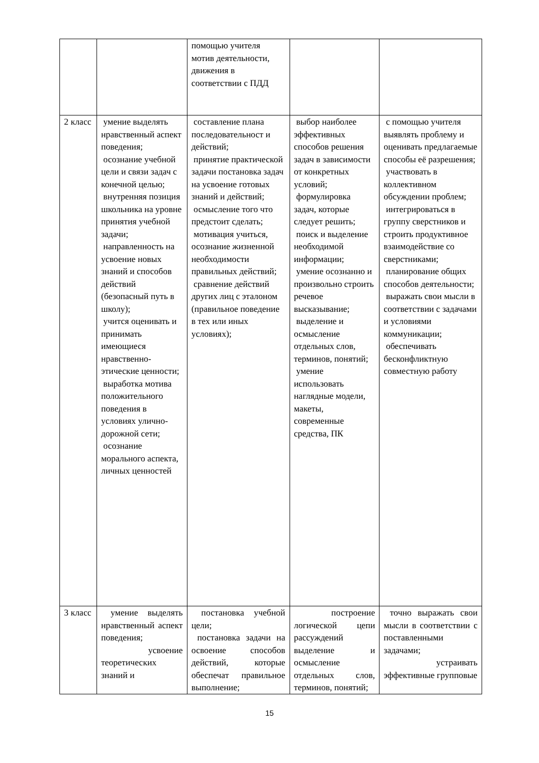| | | помощью учителя мотив деятельности, движения в соответствии с ПДД | | |
| 2 класс | умение выделять нравственный аспект поведения; осознание учебной цели и связи задач с конечной целью; внутренняя позиция школьника на уровне принятия учебной задачи; направленность на усвоение новых знаний и способов действий (безопасный путь в школу); учится оценивать и принимать имеющиеся нравственно-этические ценности; выработка мотива положительного поведения в условиях улично-дорожной сети; осознание морального аспекта, личных ценностей | составление плана последовательност и действий; принятие практической задачи постановка задач на усвоение готовых знаний и действий; осмысление того что предстоит сделать; мотивация учиться, осознание жизненной необходимости правильных действий; сравнение действий других лиц с эталоном (правильное поведение в тех или иных условиях); | выбор наиболее эффективных способов решения задач в зависимости от конкретных условий; формулировка задач, которые следует решить; поиск и выделение необходимой информации; умение осознанно и произвольно строить речевое высказывание; выделение и осмысление отдельных слов, терминов, понятий; умение использовать наглядные модели, макеты, современные средства, ПК | с помощью учителя выявлять проблему и оценивать предлагаемые способы её разрешения; участвовать в коллективном обсуждении проблем; интегрироваться в группу сверстников и строить продуктивное взаимодействие со сверстниками; планирование общих способов деятельности; выражать свои мысли в соответствии с задачами и условиями коммуникации; обеспечивать бесконфликтную совместную работу |
| 3 класс | умение выделять нравственный аспект поведения; усвоение теоретических знаний и | постановка учебной цели; постановка задачи на освоение способов действий, которые обеспечат правильное выполнение; | построение логической цепи рассуждений выделение и осмысление отдельных слов, терминов, понятий; | точно выражать свои мысли в соответствии с поставленными задачами; устраивать эффективные групповые |
15